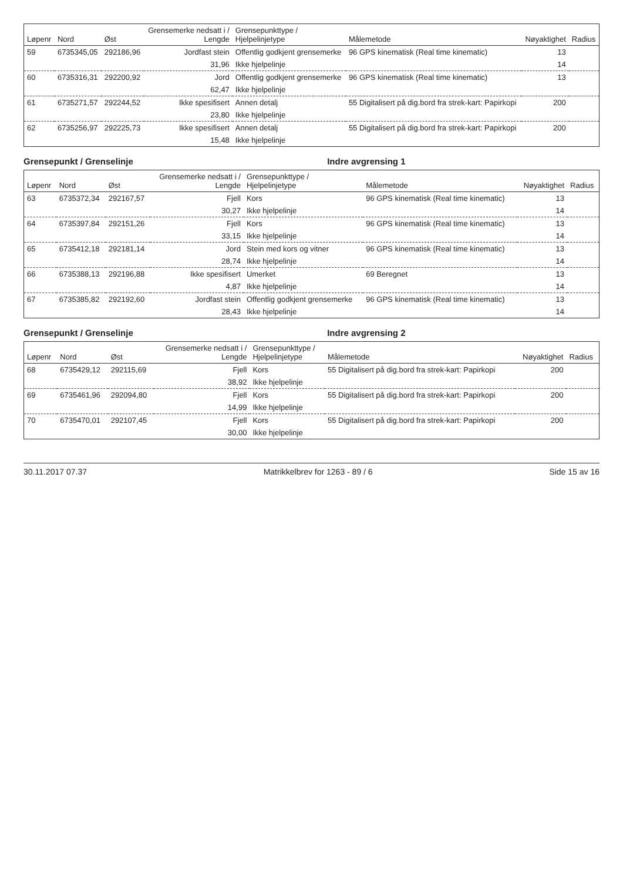| Løpenr | Nord | Øst | Grensemerke nedsatt i / Lengde | Grensepunkttype / Hjelpelinjetype | Målemetode | Nøyaktighet | Radius |
| --- | --- | --- | --- | --- | --- | --- | --- |
| 59 | 6735345,05 | 292186,96 | Jordfast stein | Offentlig godkjent grensemerke | 96 GPS kinematisk (Real time kinematic) | 13 | |
| | | | 31,96 | Ikke hjelpelinje | | 14 | |
| 60 | 6735316,31 | 292200,92 | Jord | Offentlig godkjent grensemerke | 96 GPS kinematisk (Real time kinematic) | 13 | |
| | | | 62,47 | Ikke hjelpelinje | | | |
| 61 | 6735271,57 | 292244,52 | Ikke spesifisert | Annen detalj | 55 Digitalisert på dig.bord fra strek-kart: Papirkopi | 200 | |
| | | | 23,80 | Ikke hjelpelinje | | | |
| 62 | 6735256,97 | 292225,73 | Ikke spesifisert | Annen detalj | 55 Digitalisert på dig.bord fra strek-kart: Papirkopi | 200 | |
| | | | 15,48 | Ikke hjelpelinje | | | |
Grensepunkt / Grenselinje Indre avgrensing 1
| Løpenr | Nord | Øst | Grensemerke nedsatt i / Lengde | Grensepunkttype / Hjelpelinjetype | Målemetode | Nøyaktighet | Radius |
| --- | --- | --- | --- | --- | --- | --- | --- |
| 63 | 6735372,34 | 292167,57 | Fjell | Kors | 96 GPS kinematisk (Real time kinematic) | 13 | |
| | | | 30,27 | Ikke hjelpelinje | | 14 | |
| 64 | 6735397,84 | 292151,26 | Fjell | Kors | 96 GPS kinematisk (Real time kinematic) | 13 | |
| | | | 33,15 | Ikke hjelpelinje | | 14 | |
| 65 | 6735412,18 | 292181,14 | Jord | Stein med kors og vitner | 96 GPS kinematisk (Real time kinematic) | 13 | |
| | | | 28,74 | Ikke hjelpelinje | | 14 | |
| 66 | 6735388,13 | 292196,88 | Ikke spesifisert | Umerket | 69 Beregnet | 13 | |
| | | | 4,87 | Ikke hjelpelinje | | 14 | |
| 67 | 6735385,82 | 292192,60 | Jordfast stein | Offentlig godkjent grensemerke | 96 GPS kinematisk (Real time kinematic) | 13 | |
| | | | 28,43 | Ikke hjelpelinje | | 14 | |
Grensepunkt / Grenselinje Indre avgrensing 2
| Løpenr | Nord | Øst | Grensemerke nedsatt i / Lengde | Grensepunkttype / Hjelpelinjetype | Målemetode | Nøyaktighet | Radius |
| --- | --- | --- | --- | --- | --- | --- | --- |
| 68 | 6735429,12 | 292115,69 | Fjell | Kors | 55 Digitalisert på dig.bord fra strek-kart: Papirkopi | 200 | |
| | | | 38,92 | Ikke hjelpelinje | | | |
| 69 | 6735461,96 | 292094,80 | Fjell | Kors | 55 Digitalisert på dig.bord fra strek-kart: Papirkopi | 200 | |
| | | | 14,99 | Ikke hjelpelinje | | | |
| 70 | 6735470,01 | 292107,45 | Fjell | Kors | 55 Digitalisert på dig.bord fra strek-kart: Papirkopi | 200 | |
| | | | 30,00 | Ikke hjelpelinje | | | |
30.11.2017 07.37 Matrikkelbrev for 1263 - 89 / 6 Side 15 av 16